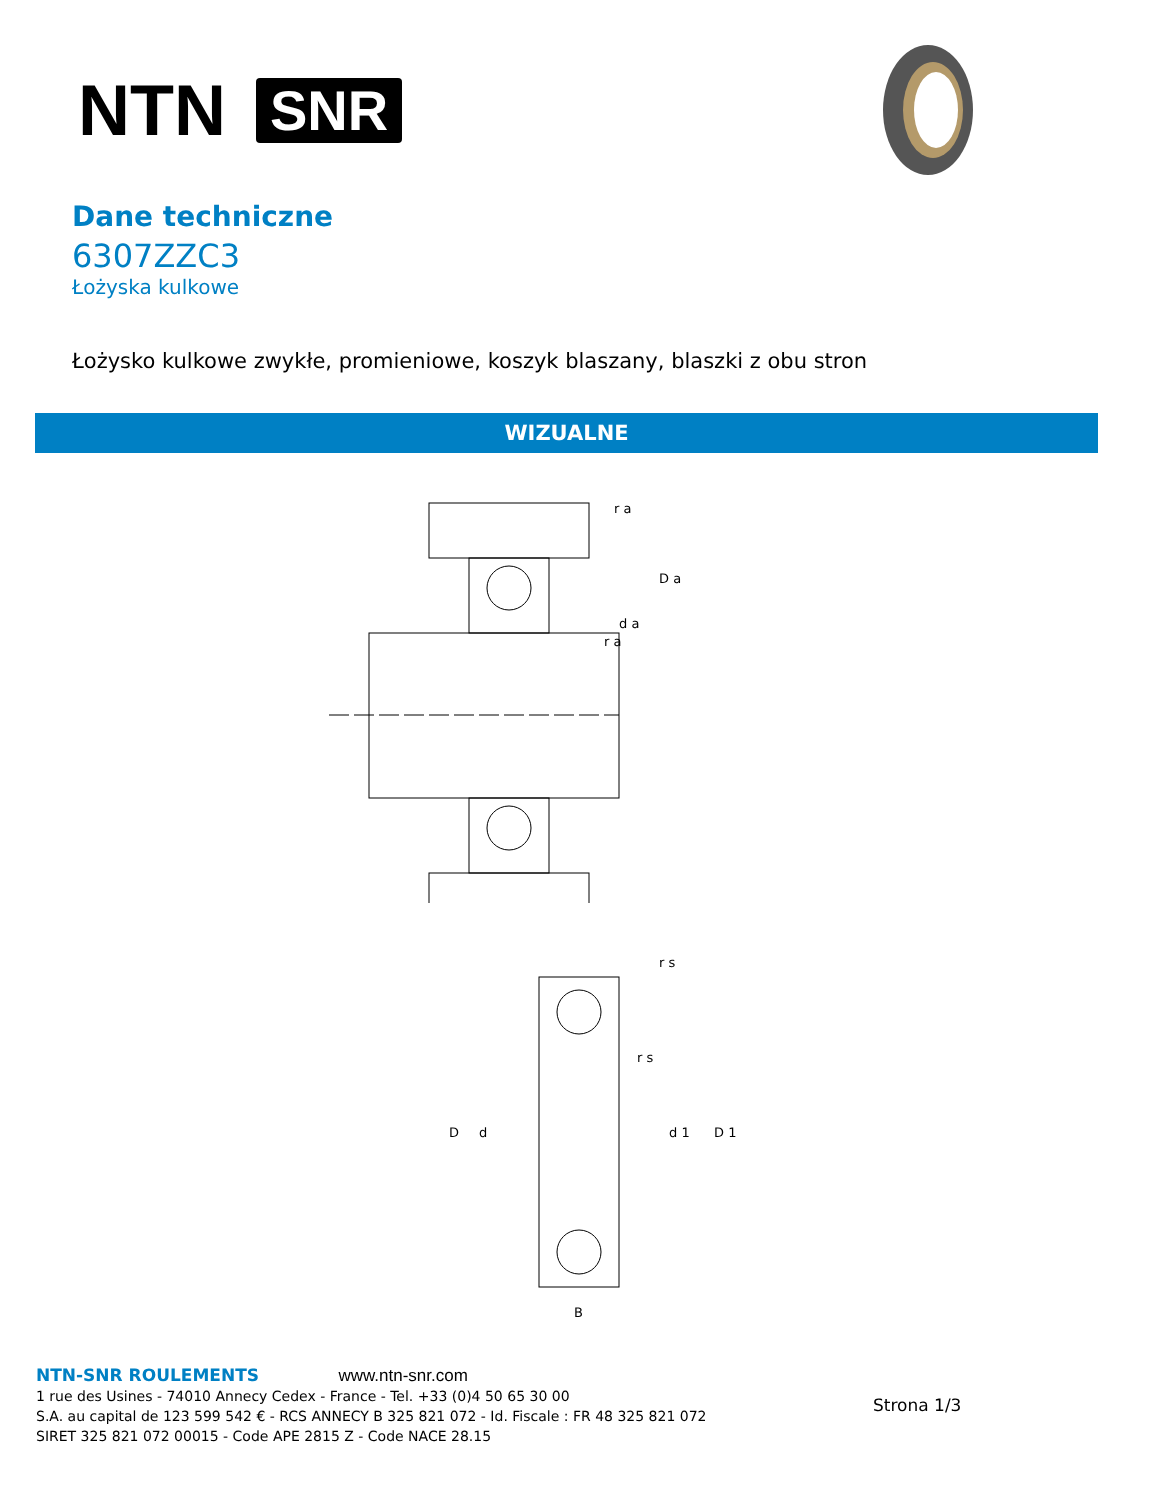NTN SNR
Dane techniczne
6307ZZC3
Łożyska kulkowe
Łożysko kulkowe zwykłe, promieniowe, koszyk blaszany, blaszki z obu stron
WIZUALNE
r a
D a
d a
r a
r s
r s
D
d
d 1
D 1
B
NTN-SNR ROULEMENTS www.ntn-snr.com
1 rue des Usines - 74010 Annecy Cedex - France - Tel. +33 (0)4 50 65 30 00
S.A. au capital de 123 599 542 € - RCS ANNECY B 325 821 072 - Id. Fiscale : FR 48 325 821 072
SIRET 325 821 072 00015 - Code APE 2815 Z - Code NACE 28.15
Strona 1/3